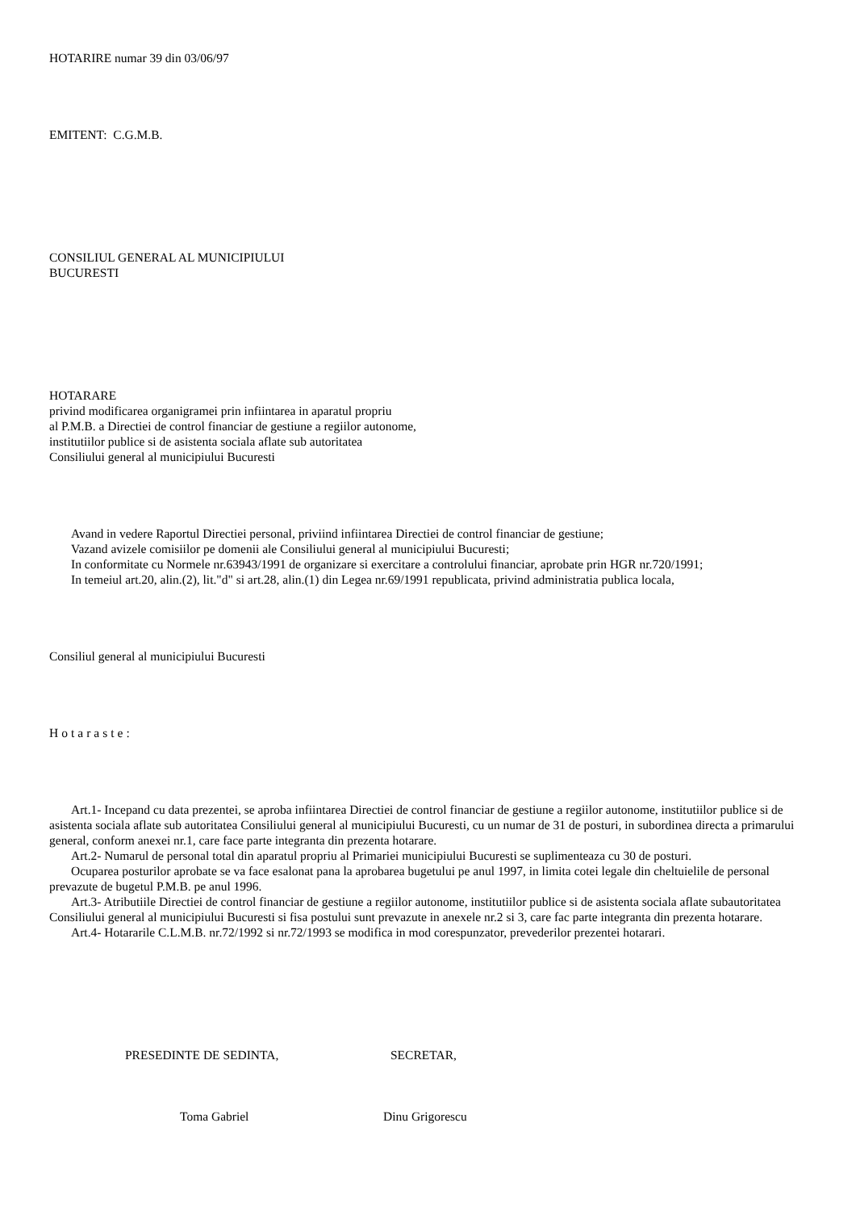HOTARIRE numar 39 din 03/06/97
EMITENT: C.G.M.B.
CONSILIUL GENERAL AL MUNICIPIULUI
BUCURESTI
HOTARARE
privind modificarea organigramei prin infiintarea in aparatul propriu
al P.M.B. a Directiei de control financiar de gestiune a regiilor autonome,
institutiilor publice si de asistenta sociala aflate sub autoritatea
Consiliului general al municipiului Bucuresti
Avand in vedere Raportul Directiei personal, priviind infiintarea Directiei de control financiar de gestiune;
Vazand avizele comisiilor pe domenii ale Consiliului general al municipiului Bucuresti;
In conformitate cu Normele nr.63943/1991 de organizare si exercitare a controlului financiar, aprobate prin HGR nr.720/1991;
In temeiul art.20, alin.(2), lit."d" si art.28, alin.(1) din Legea nr.69/1991 republicata, privind administratia publica locala,
Consiliul general al municipiului Bucuresti
Hotaraste:
Art.1- Incepand cu data prezentei, se aproba infiintarea Directiei de control financiar de gestiune a regiilor autonome, institutiilor publice si de asistenta sociala aflate sub autoritatea Consiliului general al municipiului Bucuresti, cu un numar de 31 de posturi, in subordinea directa a primarului general, conform anexei nr.1, care face parte integranta din prezenta hotarare.
Art.2- Numarul de personal total din aparatul propriu al Primariei municipiului Bucuresti se suplimenteaza cu 30 de posturi.
Ocuparea posturilor aprobate se va face esalonat pana la aprobarea bugetului pe anul 1997, in limita cotei legale din cheltuielile de personal prevazute de bugetul P.M.B. pe anul 1996.
Art.3- Atributiile Directiei de control financiar de gestiune a regiilor autonome, institutiilor publice si de asistenta sociala aflate subautoritatea Consiliului general al municipiului Bucuresti si fisa postului sunt prevazute in anexele nr.2 si 3, care fac parte integranta din prezenta hotarare.
Art.4- Hotararile C.L.M.B. nr.72/1992 si nr.72/1993 se modifica in mod corespunzator, prevederilor prezentei hotarari.
PRESEDINTE DE SEDINTA, SECRETAR,
Toma Gabriel Dinu Grigorescu